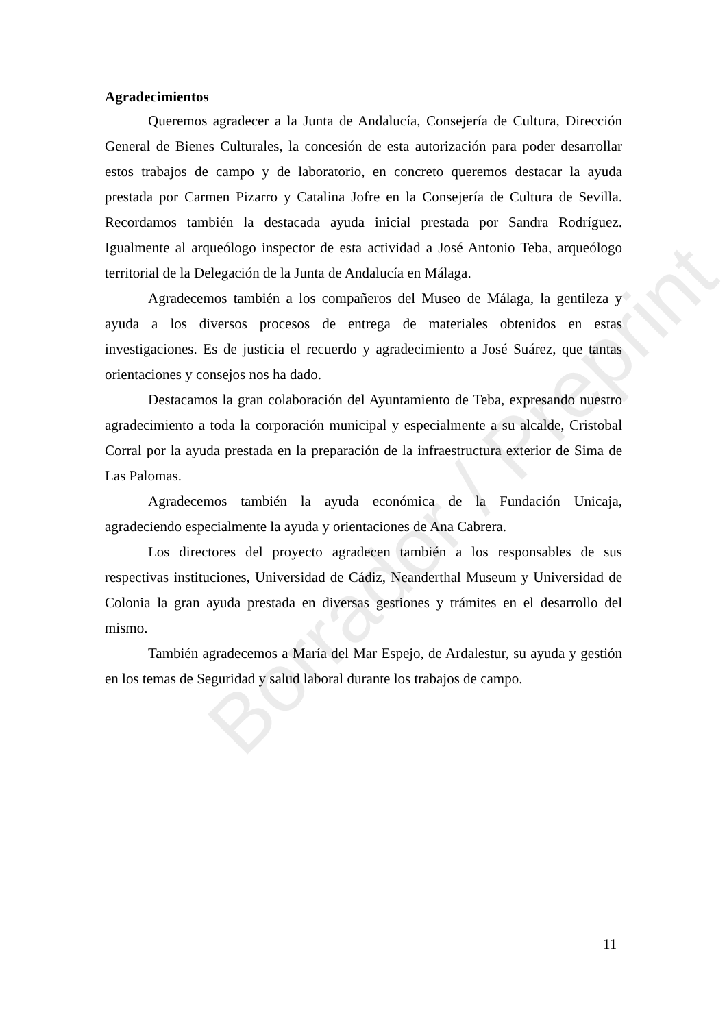Borrador / Preprint
Agradecimientos
Queremos agradecer a la Junta de Andalucía, Consejería de Cultura, Dirección General de Bienes Culturales, la concesión de esta autorización para poder desarrollar estos trabajos de campo y de laboratorio, en concreto queremos destacar la ayuda prestada por Carmen Pizarro y Catalina Jofre en la Consejería de Cultura de Sevilla. Recordamos también la destacada ayuda inicial prestada por Sandra Rodríguez. Igualmente al arqueólogo inspector de esta actividad a José Antonio Teba, arqueólogo territorial de la Delegación de la Junta de Andalucía en Málaga.
Agradecemos también a los compañeros del Museo de Málaga, la gentileza y ayuda a los diversos procesos de entrega de materiales obtenidos en estas investigaciones. Es de justicia el recuerdo y agradecimiento a José Suárez, que tantas orientaciones y consejos nos ha dado.
Destacamos la gran colaboración del Ayuntamiento de Teba, expresando nuestro agradecimiento a toda la corporación municipal y especialmente a su alcalde, Cristobal Corral por la ayuda prestada en la preparación de la infraestructura exterior de Sima de Las Palomas.
Agradecemos también la ayuda económica de la Fundación Unicaja, agradeciendo especialmente la ayuda y orientaciones de Ana Cabrera.
Los directores del proyecto agradecen también a los responsables de sus respectivas instituciones, Universidad de Cádiz, Neanderthal Museum y Universidad de Colonia la gran ayuda prestada en diversas gestiones y trámites en el desarrollo del mismo.
También agradecemos a María del Mar Espejo, de Ardalestur, su ayuda y gestión en los temas de Seguridad y salud laboral durante los trabajos de campo.
11